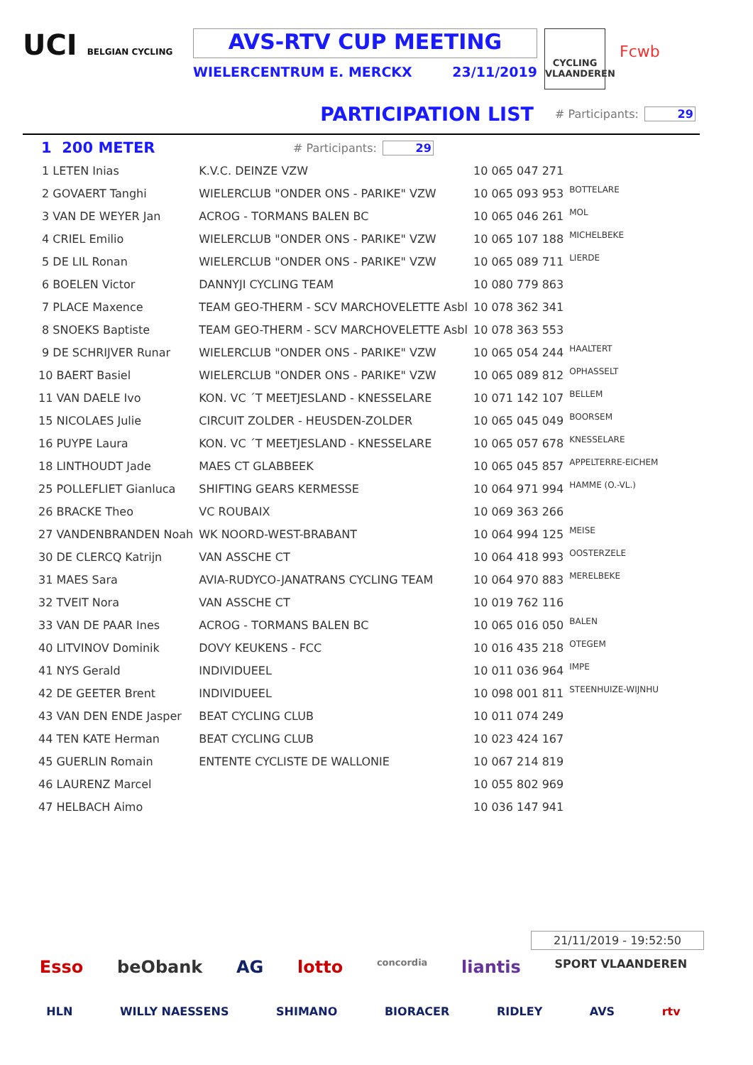UCI BELGIAN CYCLING
AVS-RTV CUP MEETING
WIELERCENTRUM E. MERCKX 23/11/2019
CYCLING VLAANDEREN
Fcwb
PARTICIPATION LIST
# Participants: 29
1 200 METER
# Participants: 29
| 1 LETEN Inias | K.V.C. DEINZE VZW | 10 065 047 271 | |
| 2 GOVAERT Tanghi | WIELERCLUB "ONDER ONS - PARIKE" VZW | 10 065 093 953 | BOTTELARE |
| 3 VAN DE WEYER Jan | ACROG - TORMANS BALEN BC | 10 065 046 261 | MOL |
| 4 CRIEL Emilio | WIELERCLUB "ONDER ONS - PARIKE" VZW | 10 065 107 188 | MICHELBEKE |
| 5 DE LIL Ronan | WIELERCLUB "ONDER ONS - PARIKE" VZW | 10 065 089 711 | LIERDE |
| 6 BOELEN Victor | DANNYJI CYCLING TEAM | 10 080 779 863 | |
| 7 PLACE Maxence | TEAM GEO-THERM - SCV MARCHOVELETTE Asbl | 10 078 362 341 | |
| 8 SNOEKS Baptiste | TEAM GEO-THERM - SCV MARCHOVELETTE Asbl | 10 078 363 553 | |
| 9 DE SCHRIJVER Runar | WIELERCLUB "ONDER ONS - PARIKE" VZW | 10 065 054 244 | HAALTERT |
| 10 BAERT Basiel | WIELERCLUB "ONDER ONS - PARIKE" VZW | 10 065 089 812 | OPHASSELT |
| 11 VAN DAELE Ivo | KON. VC ´T MEETJESLAND - KNESSELARE | 10 071 142 107 | BELLEM |
| 15 NICOLAES Julie | CIRCUIT ZOLDER - HEUSDEN-ZOLDER | 10 065 045 049 | BOORSEM |
| 16 PUYPE Laura | KON. VC ´T MEETJESLAND - KNESSELARE | 10 065 057 678 | KNESSELARE |
| 18 LINTHOUDT Jade | MAES CT GLABBEEK | 10 065 045 857 | APPELTERRE-EICHEM |
| 25 POLLEFLIET Gianluca | SHIFTING GEARS KERMESSE | 10 064 971 994 | HAMME (O.-VL.) |
| 26 BRACKE Theo | VC ROUBAIX | 10 069 363 266 | |
| 27 VANDENBRANDEN Noah | WK NOORD-WEST-BRABANT | 10 064 994 125 | MEISE |
| 30 DE CLERCQ Katrijn | VAN ASSCHE CT | 10 064 418 993 | OOSTERZELE |
| 31 MAES Sara | AVIA-RUDYCO-JANATRANS CYCLING TEAM | 10 064 970 883 | MERELBEKE |
| 32 TVEIT Nora | VAN ASSCHE CT | 10 019 762 116 | |
| 33 VAN DE PAAR Ines | ACROG - TORMANS BALEN BC | 10 065 016 050 | BALEN |
| 40 LITVINOV Dominik | DOVY KEUKENS - FCC | 10 016 435 218 | OTEGEM |
| 41 NYS Gerald | INDIVIDUEEL | 10 011 036 964 | IMPE |
| 42 DE GEETER Brent | INDIVIDUEEL | 10 098 001 811 | STEENHUIZE-WIJNHU |
| 43 VAN DEN ENDE Jasper | BEAT CYCLING CLUB | 10 011 074 249 | |
| 44 TEN KATE Herman | BEAT CYCLING CLUB | 10 023 424 167 | |
| 45 GUERLIN Romain | ENTENTE CYCLISTE DE WALLONIE | 10 067 214 819 | |
| 46 LAURENZ Marcel | | 10 055 802 969 | |
| 47 HELBACH Aimo | | 10 036 147 941 | |
21/11/2019 - 19:52:50
Esso beObank AG lotto concordia liantis SPORT VLAANDEREN
HLN WILLY NAESSENS SHIMANO BIORACER RIDLEY AVS rtv